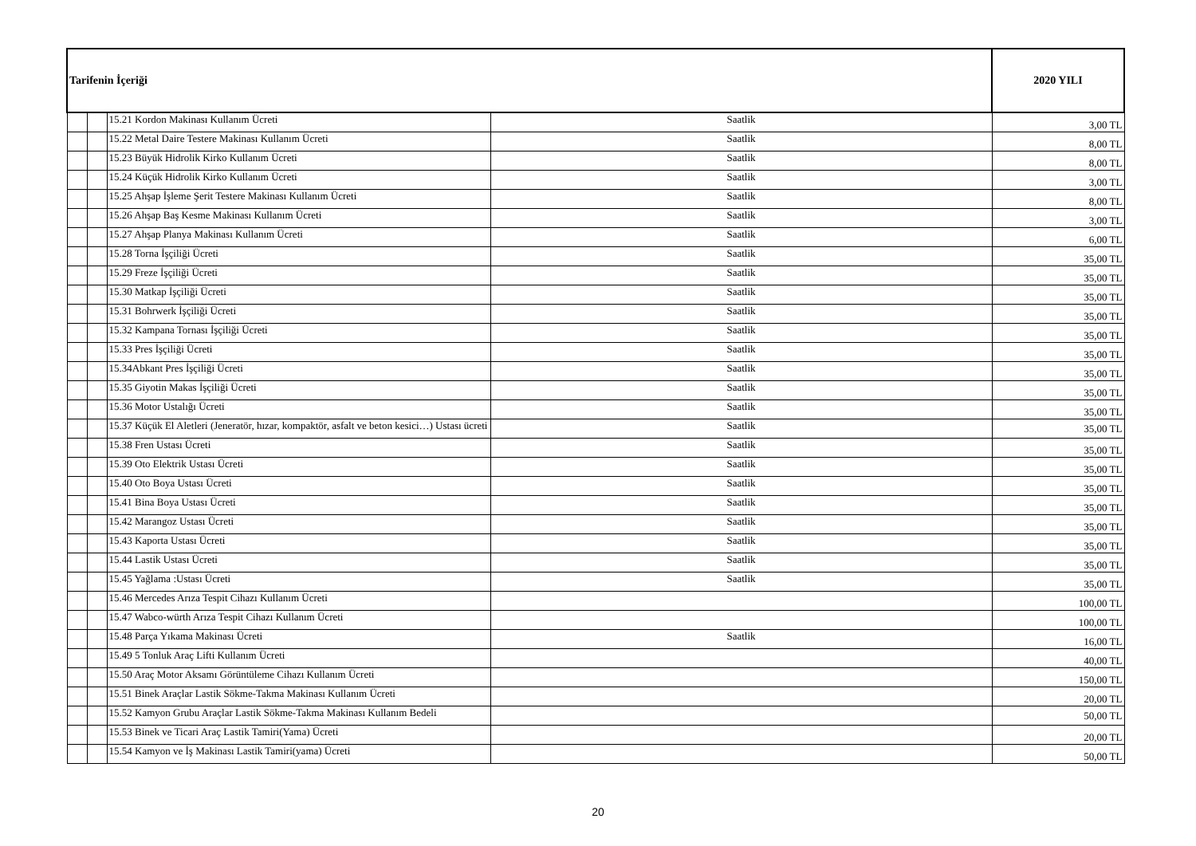| Tarifenin İçeriği | | | | 2020 YILI |
| --- | --- | --- | --- | --- |
| | | 15.21 Kordon Makinası Kullanım Ücreti | Saatlik | 3,00 TL |
| | | 15.22 Metal Daire Testere Makinası Kullanım Ücreti | Saatlik | 8,00 TL |
| | | 15.23 Büyük Hidrolik Kirko Kullanım Ücreti | Saatlik | 8,00 TL |
| | | 15.24 Küçük Hidrolik Kirko Kullanım Ücreti | Saatlik | 3,00 TL |
| | | 15.25 Ahşap İşleme Şerit Testere Makinası Kullanım Ücreti | Saatlik | 8,00 TL |
| | | 15.26 Ahşap Baş Kesme Makinası Kullanım Ücreti | Saatlik | 3,00 TL |
| | | 15.27 Ahşap Planya Makinası Kullanım Ücreti | Saatlik | 6,00 TL |
| | | 15.28 Torna İşçiliği Ücreti | Saatlik | 35,00 TL |
| | | 15.29 Freze İşçiliği Ücreti | Saatlik | 35,00 TL |
| | | 15.30 Matkap İşçiliği Ücreti | Saatlik | 35,00 TL |
| | | 15.31 Bohrwerk İşçiliği Ücreti | Saatlik | 35,00 TL |
| | | 15.32 Kampana Tornası İşçiliği Ücreti | Saatlik | 35,00 TL |
| | | 15.33 Pres İşçiliği Ücreti | Saatlik | 35,00 TL |
| | | 15.34Abkant Pres İşçiliği Ücreti | Saatlik | 35,00 TL |
| | | 15.35 Giyotin Makas İşçiliği Ücreti | Saatlik | 35,00 TL |
| | | 15.36 Motor Ustalığı Ücreti | Saatlik | 35,00 TL |
| | | 15.37 Küçük El Aletleri (Jeneratör, hızar, kompaktör, asfalt ve beton kesici…) Ustası ücreti | Saatlik | 35,00 TL |
| | | 15.38 Fren Ustası Ücreti | Saatlik | 35,00 TL |
| | | 15.39 Oto Elektrik Ustası Ücreti | Saatlik | 35,00 TL |
| | | 15.40 Oto Boya Ustası Ücreti | Saatlik | 35,00 TL |
| | | 15.41 Bina Boya Ustası Ücreti | Saatlik | 35,00 TL |
| | | 15.42 Marangoz Ustası Ücreti | Saatlik | 35,00 TL |
| | | 15.43 Kaporta Ustası Ücreti | Saatlik | 35,00 TL |
| | | 15.44 Lastik Ustası Ücreti | Saatlik | 35,00 TL |
| | | 15.45 Yağlama :Ustası Ücreti | Saatlik | 35,00 TL |
| | | 15.46 Mercedes Arıza Tespit Cihazı Kullanım Ücreti | | 100,00 TL |
| | | 15.47 Wabco-würth Arıza Tespit Cihazı Kullanım Ücreti | | 100,00 TL |
| | | 15.48 Parça Yıkama Makinası Ücreti | Saatlik | 16,00 TL |
| | | 15.49 5 Tonluk Araç Lifti Kullanım Ücreti | | 40,00 TL |
| | | 15.50 Araç Motor Aksamı Görüntüleme Cihazı Kullanım Ücreti | | 150,00 TL |
| | | 15.51 Binek Araçlar Lastik Sökme-Takma Makinası Kullanım Ücreti | | 20,00 TL |
| | | 15.52 Kamyon Grubu Araçlar Lastik Sökme-Takma Makinası Kullanım Bedeli | | 50,00 TL |
| | | 15.53 Binek ve Ticari Araç Lastik Tamiri(Yama) Ücreti | | 20,00 TL |
| | | 15.54 Kamyon ve İş Makinası Lastik Tamiri(yama) Ücreti | | 50,00 TL |
20